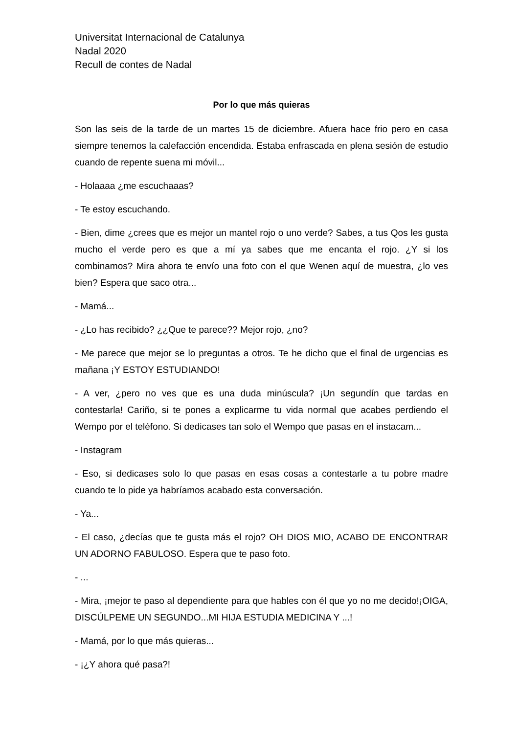Universitat Internacional de Catalunya
Nadal 2020
Recull de contes de Nadal
Por lo que más quieras
Son las seis de la tarde de un martes 15 de diciembre. Afuera hace frio pero en casa siempre tenemos la calefacción encendida. Estaba enfrascada en plena sesión de estudio cuando de repente suena mi móvil...
- Holaaaa ¿me escuchaaas?
- Te estoy escuchando.
- Bien, dime ¿crees que es mejor un mantel rojo o uno verde? Sabes, a tus Qos les gusta mucho el verde pero es que a mí ya sabes que me encanta el rojo. ¿Y si los combinamos? Mira ahora te envío una foto con el que Wenen aquí de muestra, ¿lo ves bien? Espera que saco otra...
- Mamá...
- ¿Lo has recibido? ¿¿Que te parece?? Mejor rojo, ¿no?
- Me parece que mejor se lo preguntas a otros. Te he dicho que el final de urgencias es mañana ¡Y ESTOY ESTUDIANDO!
- A ver, ¿pero no ves que es una duda minúscula? ¡Un segundín que tardas en contestarla! Cariño, si te pones a explicarme tu vida normal que acabes perdiendo el Wempo por el teléfono. Si dedicases tan solo el Wempo que pasas en el instacam...
- Instagram
- Eso, si dedicases solo lo que pasas en esas cosas a contestarle a tu pobre madre cuando te lo pide ya habríamos acabado esta conversación.
- Ya...
- El caso, ¿decías que te gusta más el rojo? OH DIOS MIO, ACABO DE ENCONTRAR UN ADORNO FABULOSO. Espera que te paso foto.
- ...
- Mira, ¡mejor te paso al dependiente para que hables con él que yo no me decido!¡OIGA, DISCÚLPEME UN SEGUNDO...MI HIJA ESTUDIA MEDICINA Y ...!
- Mamá, por lo que más quieras...
- ¡¿Y ahora qué pasa?!